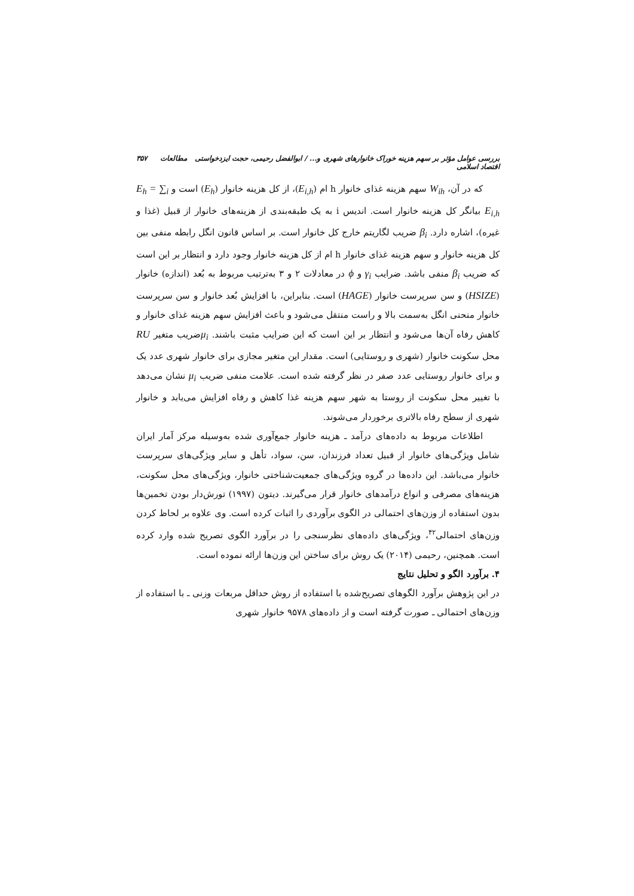بررسی عوامل مؤثر بر سهم هزینه خوراک خانوارهای شهری و... / ابوالفضل رحیمی، حجت ایزدخواستی مطالعات اقتصاد اسلامی ۳۵۷
که در آن، W<sub>ih</sub> سهم هزینه غذای خانوار h ام (E<sub>i,h</sub>)، از کل هزینه خانوار (E<sub>h</sub>) است و E<sub>h</sub> = ∑<sub>i</sub> E<sub>i,h</sub> بیانگر کل هزینه خانوار است. اندیس i به یک طبقه‌بندی از هزینه‌های خانوار از قبیل (غذا و غیره)، اشاره دارد. β<sub>i</sub> ضریب لگاریتم خارج کل خانوار است. بر اساس قانون انگل رابطه منفی بین کل هزینه خانوار و سهم هزینه غذای خانوار h ام از کل هزینه خانوار وجود دارد و انتظار بر این است که ضریب β<sub>i</sub> منفی باشد. ضرایب γ<sub>i</sub> و ϕ در معادلات ۲ و ۳ به‌ترتیب مربوط به بُعد (اندازه) خانوار (HSIZE) و سن سرپرست خانوار (HAGE) است. بنابراین، با افزایش بُعد خانوار و سن سرپرست خانوار منحنی انگل به‌سمت بالا و راست منتقل می‌شود و باعث افزایش سهم هزینه غذای خانوار و کاهش رفاه آن‌ها می‌شود و انتظار بر این است که این ضرایب مثبت باشند. μ<sub>i</sub>ضریب متغیر RU محل سکونت خانوار (شهری و روستایی) است. مقدار این متغیر مجازی برای خانوار شهری عدد یک و برای خانوار روستایی عدد صفر در نظر گرفته شده است. علامت منفی ضریب μ<sub>i</sub> نشان می‌دهد با تغییر محل سکونت از روستا به شهر سهم هزینه غذا کاهش و رفاه افزایش می‌یابد و خانوار شهری از سطح رفاه بالاتری برخوردار می‌شوند.
اطلاعات مربوط به داده‌های درآمد ـ هزینه خانوار جمع‌آوری شده به‌وسیله مرکز آمار ایران شامل ویژگی‌های خانوار از قبیل تعداد فرزندان، سن، سواد، تأهل و سایر ویژگی‌های سرپرست خانوار می‌باشد. این داده‌ها در گروه ویژگی‌های جمعیت‌شناختی خانوار، ویژگی‌های محل سکونت، هزینه‌های مصرفی و انواع درآمدهای خانوار قرار می‌گیرند. دیتون (۱۹۹۷) تورش‌دار بودن تخمین‌ها بدون استفاده از وزن‌های احتمالی در الگوی برآوردی را اثبات کرده است. وی علاوه بر لحاظ کردن وزن‌های احتمالی<sup>۴۲</sup>، ویژگی‌های داده‌های نظرسنجی را در برآورد الگوی تصریح شده وارد کرده است. همچنین، رحیمی (۲۰۱۴) یک روش برای ساختن این وزن‌ها ارائه نموده است.
۴. برآورد الگو و تحلیل نتایج
در این پژوهش برآورد الگوهای تصریح‌شده با استفاده از روش حداقل مربعات وزنی ـ با استفاده از وزن‌های احتمالی ـ صورت گرفته است و از داده‌های ۹۵۷۸ خانوار شهری